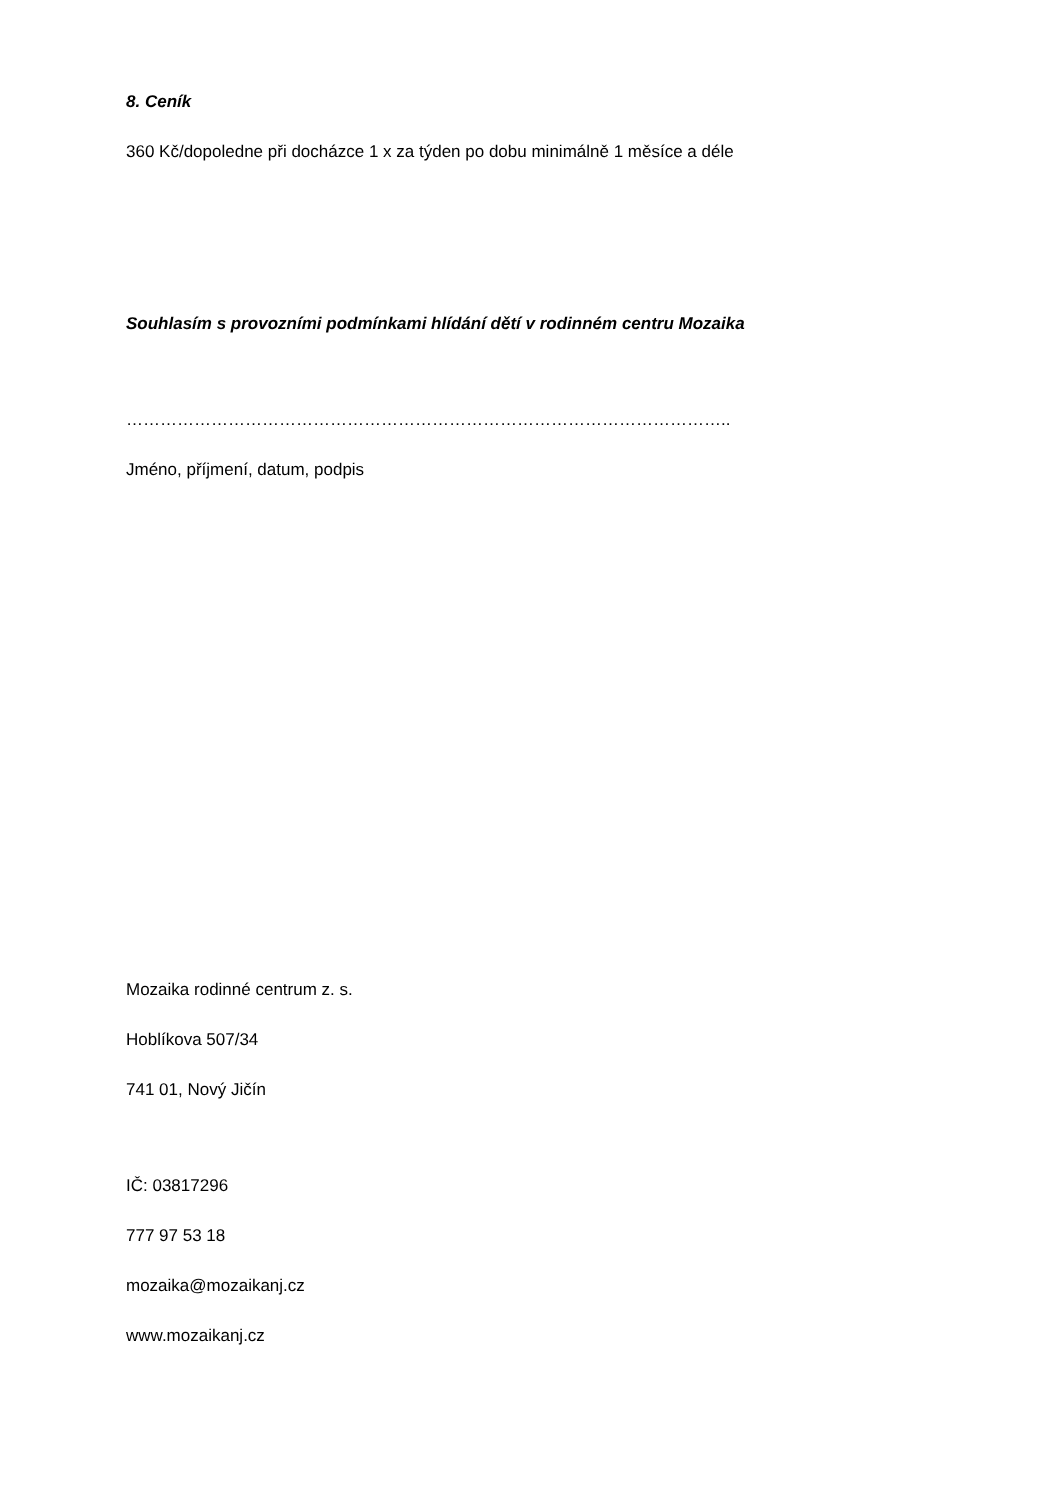8. Ceník
360 Kč/dopoledne při docházce 1 x za týden po dobu minimálně 1 měsíce a déle
Souhlasím s provozními podmínkami hlídání dětí v rodinném centru Mozaika
……………………………………………………………………………………………..
Jméno, příjmení, datum, podpis
Mozaika rodinné centrum z. s.
Hoblíkova 507/34
741 01, Nový Jičín
IČ: 03817296
777 97 53 18
mozaika@mozaikanj.cz
www.mozaikanj.cz